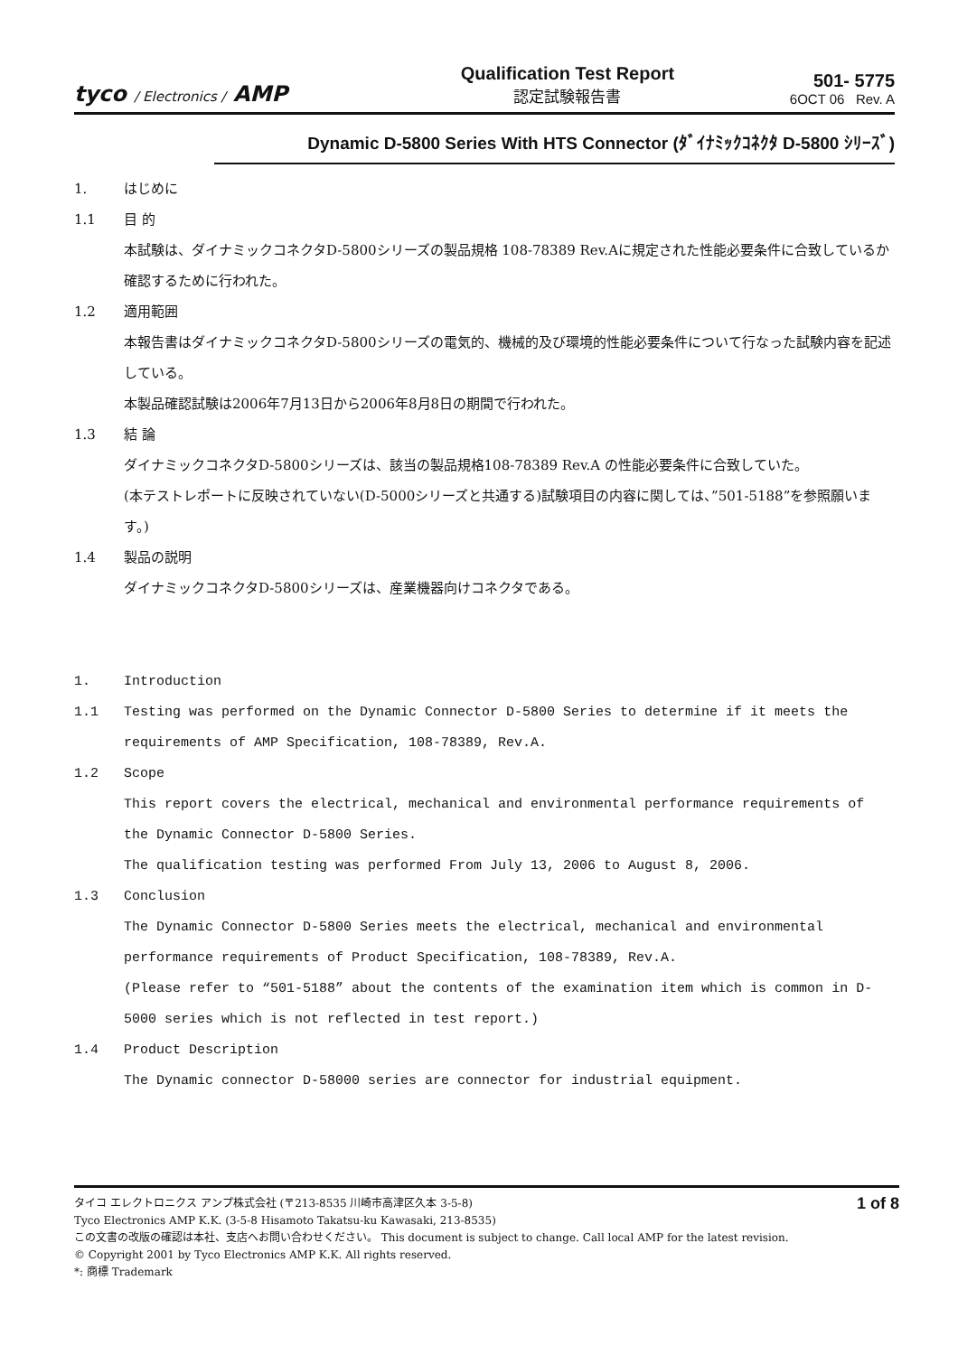tyco / Electronics / AMP
Qualification Test Report
認定試験報告書
501- 5775
6OCT 06 Rev. A
Dynamic D-5800 Series With HTS Connector (ﾀﾞｲﾅﾐｯｸｺﾈｸﾀ D-5800 ｼﾘｰｽﾞ)
1. はじめに
1.1 目 的
本試験は、ダイナミックコネクタD-5800シリーズの製品規格 108-78389 Rev.Aに規定された性能必要条件に合致しているか確認するために行われた。
1.2 適用範囲
本報告書はダイナミックコネクタD-5800シリーズの電気的、機械的及び環境的性能必要条件について行なった試験内容を記述している。
本製品確認試験は2006年7月13日から2006年8月8日の期間で行われた。
1.3 結 論
ダイナミックコネクタD-5800シリーズは、該当の製品規格108-78389 Rev.A の性能必要条件に合致していた。
(本テストレポートに反映されていない(D-5000シリーズと共通する)試験項目の内容に関しては、”501-5188”を参照願います。)
1.4 製品の説明
ダイナミックコネクタD-5800シリーズは、産業機器向けコネクタである。
1. Introduction
1.1 Testing was performed on the Dynamic Connector D-5800 Series to determine if it meets the requirements of AMP Specification, 108-78389, Rev.A.
1.2 Scope
This report covers the electrical, mechanical and environmental performance requirements of the Dynamic Connector D-5800 Series.
The qualification testing was performed From July 13, 2006 to August 8, 2006.
1.3 Conclusion
The Dynamic Connector D-5800 Series meets the electrical, mechanical and environmental performance requirements of Product Specification, 108-78389, Rev.A.
(Please refer to “501-5188” about the contents of the examination item which is common in D-5000 series which is not reflected in test report.)
1.4 Product Description
The Dynamic connector D-58000 series are connector for industrial equipment.
1 of 8 タイコ エレクトロニクス アンプ株式会社 (〒213-8535 川崎市高津区久本 3-5-8)
Tyco Electronics AMP K.K. (3-5-8 Hisamoto Takatsu-ku Kawasaki, 213-8535)
この文書の改版の確認は本社、支店へお問い合わせください。 This document is subject to change. Call local AMP for the latest revision.
© Copyright 2001 by Tyco Electronics AMP K.K. All rights reserved.
*: 商標 Trademark